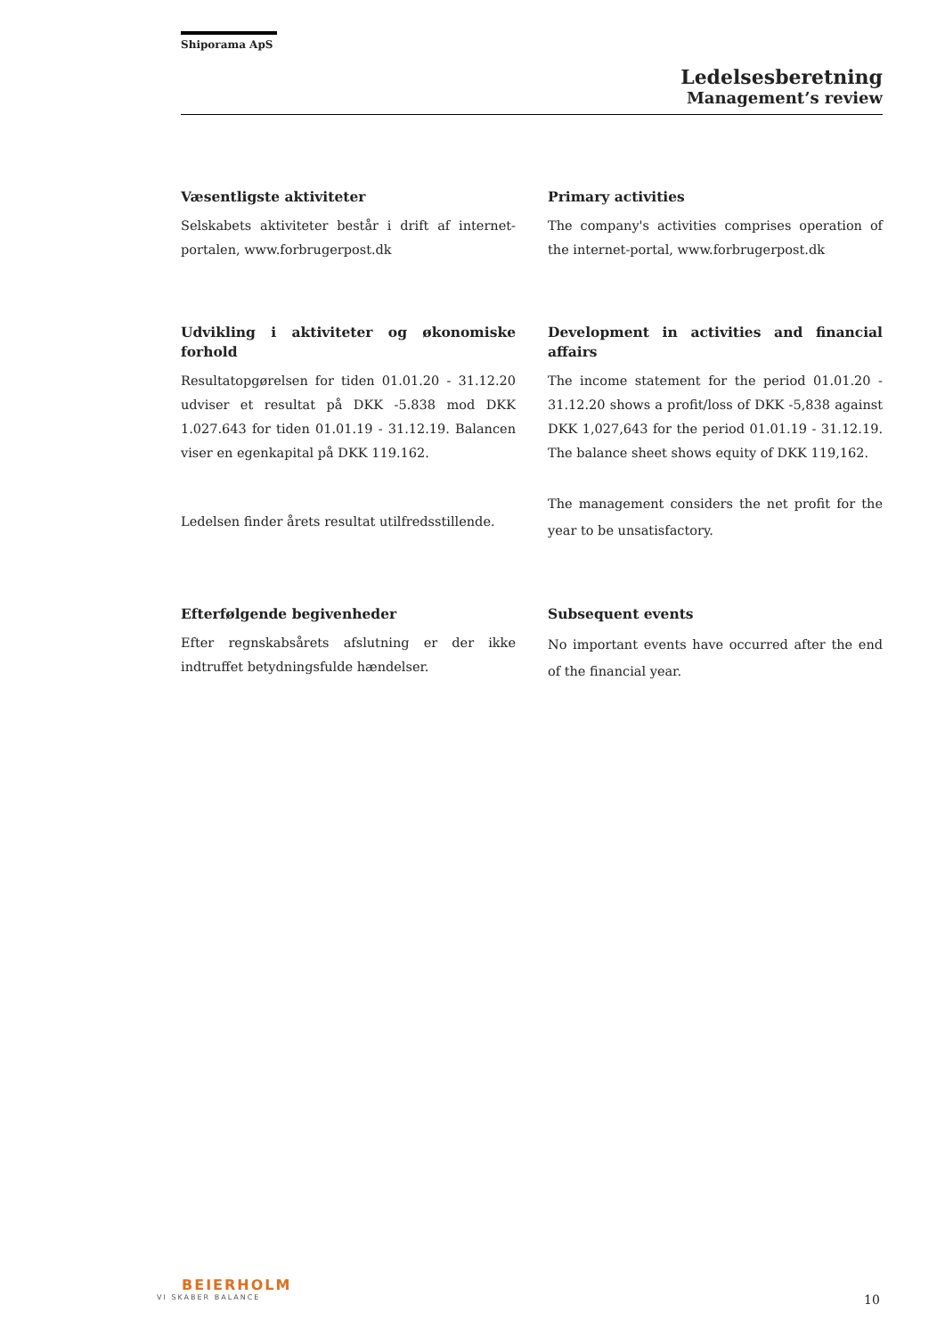Shiporama ApS
Ledelsesberetning
Management’s review
Væsentligste aktiviteter
Selskabets aktiviteter består i drift af internet-portalen, www.forbrugerpost.dk
Primary activities
The company's activities comprises operation of the internet-portal, www.forbrugerpost.dk
Udvikling i aktiviteter og økonomiske forhold
Resultatopgørelsen for tiden 01.01.20 - 31.12.20 udviser et resultat på DKK -5.838 mod DKK 1.027.643 for tiden 01.01.19 - 31.12.19. Balancen viser en egenkapital på DKK 119.162.
Ledelsen finder årets resultat utilfredsstillende.
Development in activities and financial affairs
The income statement for the period 01.01.20 - 31.12.20 shows a profit/loss of DKK -5,838 against DKK 1,027,643 for the period 01.01.19 - 31.12.19. The balance sheet shows equity of DKK 119,162.
The management considers the net profit for the year to be unsatisfactory.
Efterfølgende begivenheder
Efter regnskabsårets afslutning er der ikke indtruffet betydningsfulde hændelser.
Subsequent events
No important events have occurred after the end of the financial year.
BEIERHOLM
VI SKABER BALANCE
10